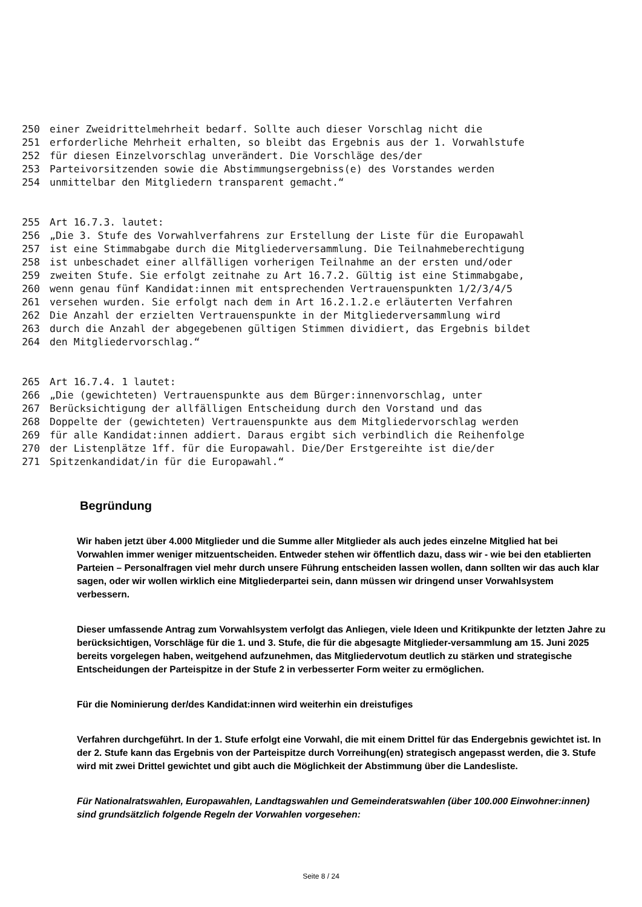250 einer Zweidrittelmehrheit bedarf. Sollte auch dieser Vorschlag nicht die
251 erforderliche Mehrheit erhalten, so bleibt das Ergebnis aus der 1. Vorwahlstufe
252 für diesen Einzelvorschlag unverändert. Die Vorschläge des/der
253 Parteivorsitzenden sowie die Abstimmungsergebniss(e) des Vorstandes werden
254 unmittelbar den Mitgliedern transparent gemacht.“
255 Art 16.7.3. lautet:
256 „Die 3. Stufe des Vorwahlverfahrens zur Erstellung der Liste für die Europawahl
257 ist eine Stimmabgabe durch die Mitgliederversammlung. Die Teilnahmeberechtigung
258 ist unbeschadet einer allfälligen vorherigen Teilnahme an der ersten und/oder
259 zweiten Stufe. Sie erfolgt zeitnahe zu Art 16.7.2. Gültig ist eine Stimmabgabe,
260 wenn genau fünf Kandidat:innen mit entsprechenden Vertrauenspunkten 1/2/3/4/5
261 versehen wurden. Sie erfolgt nach dem in Art 16.2.1.2.e erläuterten Verfahren
262 Die Anzahl der erzielten Vertrauenspunkte in der Mitgliederversammlung wird
263 durch die Anzahl der abgegebenen gültigen Stimmen dividiert, das Ergebnis bildet
264 den Mitgliedervorschlag.“
265 Art 16.7.4. 1 lautet:
266 „Die (gewichteten) Vertrauenspunkte aus dem Bürger:innenvorschlag, unter
267 Berücksichtigung der allfälligen Entscheidung durch den Vorstand und das
268 Doppelte der (gewichteten) Vertrauenspunkte aus dem Mitgliedervorschlag werden
269 für alle Kandidat:innen addiert. Daraus ergibt sich verbindlich die Reihenfolge
270 der Listenplätze 1ff. für die Europawahl. Die/Der Erstgereihte ist die/der
271 Spitzenkandidat/in für die Europawahl.“
Begründung
Wir haben jetzt über 4.000 Mitglieder und die Summe aller Mitglieder als auch jedes einzelne Mitglied hat bei Vorwahlen immer weniger mitzuentscheiden. Entweder stehen wir öffentlich dazu, dass wir - wie bei den etablierten Parteien – Personalfragen viel mehr durch unsere Führung entscheiden lassen wollen, dann sollten wir das auch klar sagen, oder wir wollen wirklich eine Mitgliederpartei sein, dann müssen wir dringend unser Vorwahlsystem verbessern.
Dieser umfassende Antrag zum Vorwahlsystem verfolgt das Anliegen, viele Ideen und Kritikpunkte der letzten Jahre zu berücksichtigen, Vorschläge für die 1. und 3. Stufe, die für die abgesagte Mitglieder-versammlung am 15. Juni 2025 bereits vorgelegen haben, weitgehend aufzunehmen, das Mitgliedervotum deutlich zu stärken und strategische Entscheidungen der Parteispitze in der Stufe 2 in verbesserter Form weiter zu ermöglichen.
Für die Nominierung der/des Kandidat:innen wird weiterhin ein dreistufiges
Verfahren durchgeführt. In der 1. Stufe erfolgt eine Vorwahl, die mit einem Drittel für das Endergebnis gewichtet ist. In der 2. Stufe kann das Ergebnis von der Parteispitze durch Vorreihung(en) strategisch angepasst werden, die 3. Stufe wird mit zwei Drittel gewichtet und gibt auch die Möglichkeit der Abstimmung über die Landesliste.
Für Nationalratswahlen, Europawahlen, Landtagswahlen und Gemeinderatswahlen (über 100.000 Einwohner:innen) sind grundsätzlich folgende Regeln der Vorwahlen vorgesehen:
Seite 8 / 24